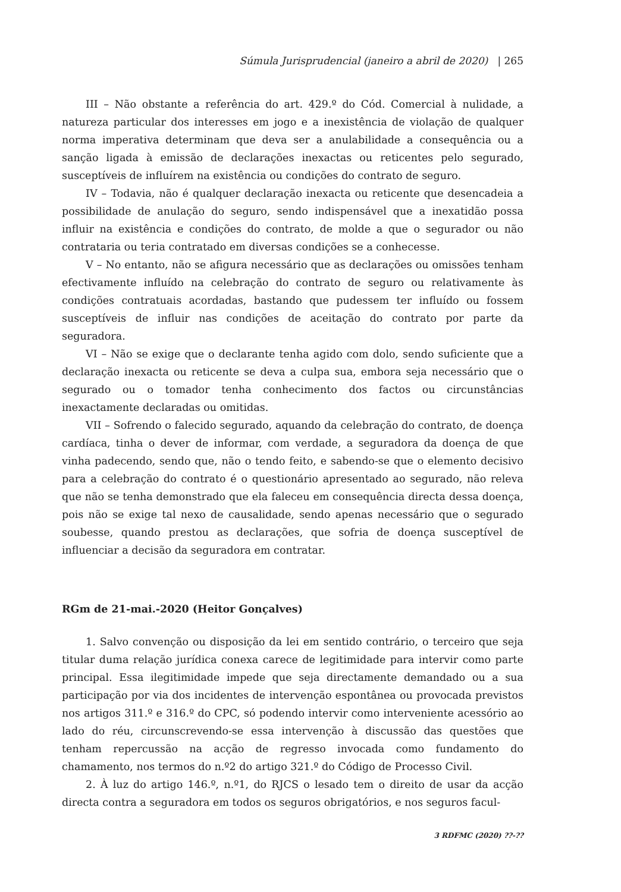Súmula Jurisprudencial (janeiro a abril de 2020) | 265
III – Não obstante a referência do art. 429.º do Cód. Comercial à nulidade, a natureza particular dos interesses em jogo e a inexistência de violação de qualquer norma imperativa determinam que deva ser a anulabilidade a consequência ou a sanção ligada à emissão de declarações inexactas ou reticentes pelo segurado, susceptíveis de influírem na existência ou condições do contrato de seguro.
IV – Todavia, não é qualquer declaração inexacta ou reticente que desencadeia a possibilidade de anulação do seguro, sendo indispensável que a inexatidão possa influir na existência e condições do contrato, de molde a que o segurador ou não contrataria ou teria contratado em diversas condições se a conhecesse.
V – No entanto, não se afigura necessário que as declarações ou omissões tenham efectivamente influído na celebração do contrato de seguro ou relativamente às condições contratuais acordadas, bastando que pudessem ter influído ou fossem susceptíveis de influir nas condições de aceitação do contrato por parte da seguradora.
VI – Não se exige que o declarante tenha agido com dolo, sendo suficiente que a declaração inexacta ou reticente se deva a culpa sua, embora seja necessário que o segurado ou o tomador tenha conhecimento dos factos ou circunstâncias inexactamente declaradas ou omitidas.
VII – Sofrendo o falecido segurado, aquando da celebração do contrato, de doença cardíaca, tinha o dever de informar, com verdade, a seguradora da doença de que vinha padecendo, sendo que, não o tendo feito, e sabendo-se que o elemento decisivo para a celebração do contrato é o questionário apresentado ao segurado, não releva que não se tenha demonstrado que ela faleceu em consequência directa dessa doença, pois não se exige tal nexo de causalidade, sendo apenas necessário que o segurado soubesse, quando prestou as declarações, que sofria de doença susceptível de influenciar a decisão da seguradora em contratar.
RGm de 21-mai.-2020 (Heitor Gonçalves)
1. Salvo convenção ou disposição da lei em sentido contrário, o terceiro que seja titular duma relação jurídica conexa carece de legitimidade para intervir como parte principal. Essa ilegitimidade impede que seja directamente demandado ou a sua participação por via dos incidentes de intervenção espontânea ou provocada previstos nos artigos 311.º e 316.º do CPC, só podendo intervir como interveniente acessório ao lado do réu, circunscrevendo-se essa intervenção à discussão das questões que tenham repercussão na acção de regresso invocada como fundamento do chamamento, nos termos do n.º2 do artigo 321.º do Código de Processo Civil.
2. À luz do artigo 146.º, n.º1, do RJCS o lesado tem o direito de usar da acção directa contra a seguradora em todos os seguros obrigatórios, e nos seguros facul-
3 RDFMC (2020) ??-??